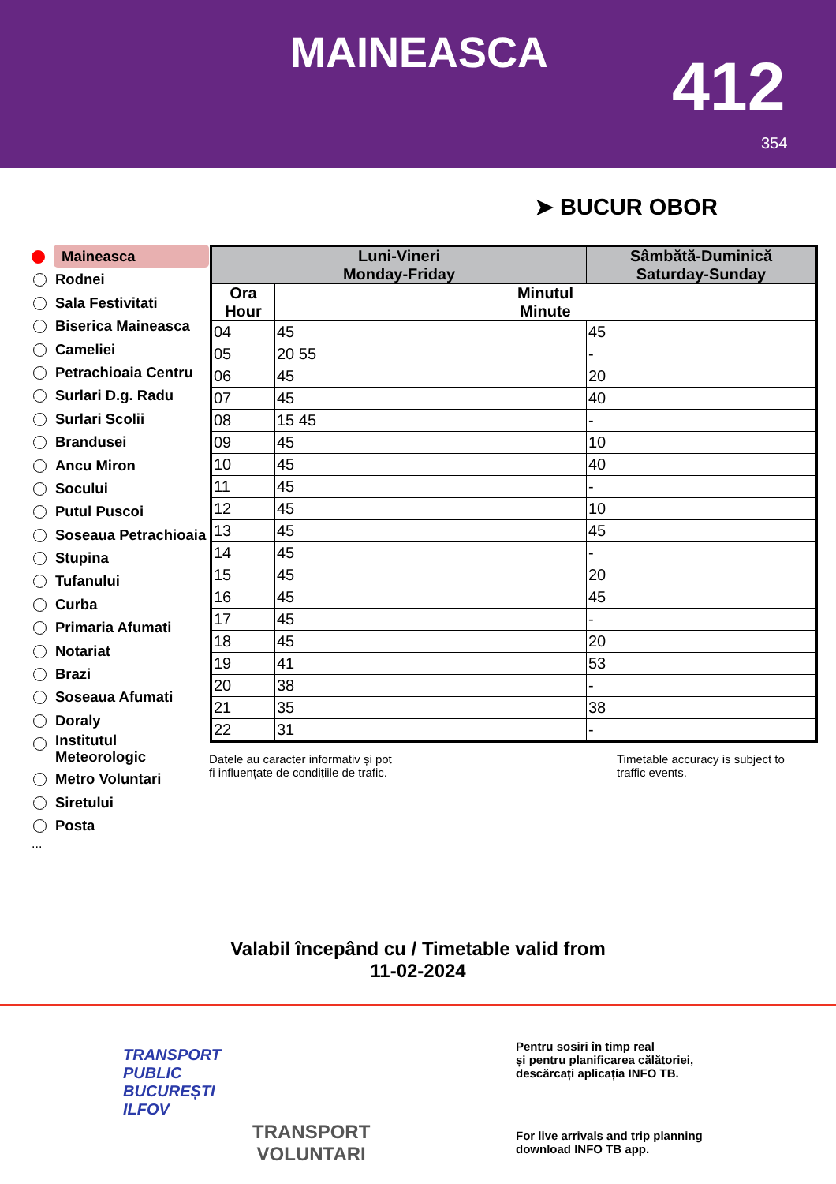MAINEASCA 412
354
➤ BUCUR OBOR
Maineasca
Rodnei
Sala Festivitati
Biserica Maineasca
Cameliei
Petrachioaia Centru
Surlari D.g. Radu
Surlari Scolii
Brandusei
Ancu Miron
Socului
Putul Puscoi
Soseaua Petrachioaia
Stupina
Tufanului
Curba
Primaria Afumati
Notariat
Brazi
Soseaua Afumati
Doraly
Institutul Meteorologic
Metro Voluntari
Siretului
Posta
...
| Luni-Vineri Monday-Friday | | Sâmbătă-Duminică Saturday-Sunday |
| --- | --- | --- |
| Ora Hour | Minutul Minute | |
| 04 | 45 | 45 |
| 05 | 20 55 | - |
| 06 | 45 | 20 |
| 07 | 45 | 40 |
| 08 | 15 45 | - |
| 09 | 45 | 10 |
| 10 | 45 | 40 |
| 11 | 45 | - |
| 12 | 45 | 10 |
| 13 | 45 | 45 |
| 14 | 45 | - |
| 15 | 45 | 20 |
| 16 | 45 | 45 |
| 17 | 45 | - |
| 18 | 45 | 20 |
| 19 | 41 | 53 |
| 20 | 38 | - |
| 21 | 35 | 38 |
| 22 | 31 | - |
Datele au caracter informativ și pot
fi influențate de condițiile de trafic.
Timetable accuracy is subject to
traffic events.
Valabil începând cu / Timetable valid from
11-02-2024
TRANSPORT
PUBLIC
BUCUREȘTI
ILFOV
TRANSPORT
VOLUNTARI
Pentru sosiri în timp real
și pentru planificarea călătoriei,
descărcați aplicația INFO TB.
For live arrivals and trip planning
download INFO TB app.